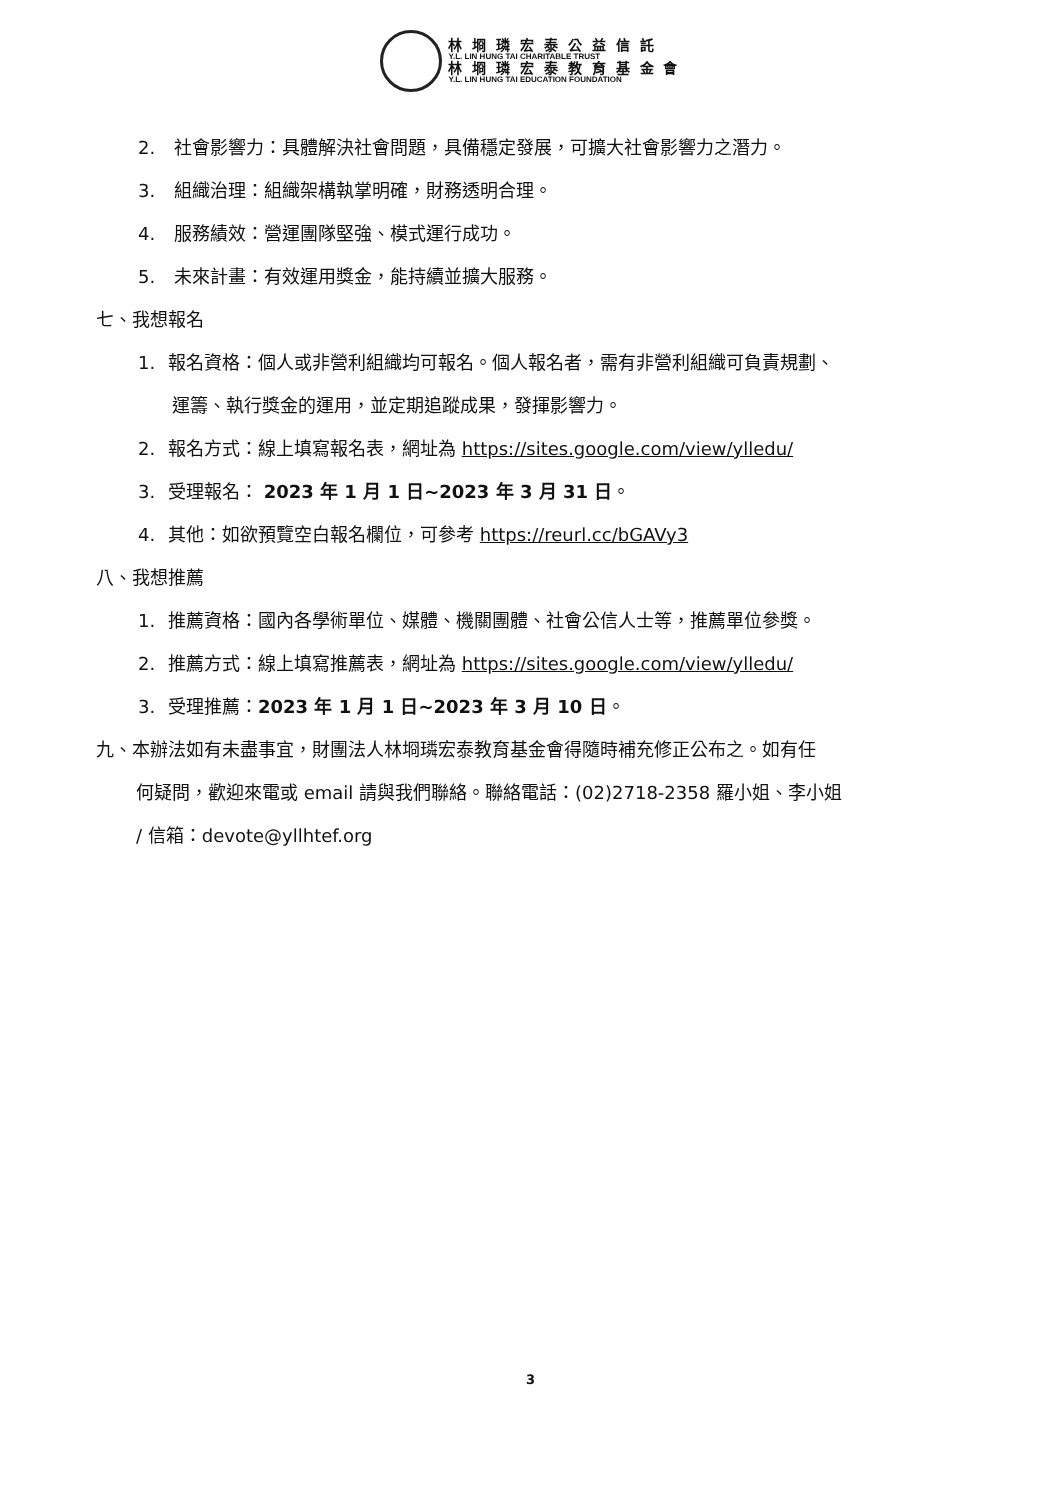林 埛 璘 宏 泰 公 益 信 託
Y.L. LIN HUNG TAI CHARITABLE TRUST
林 埛 璘 宏 泰 教 育 基 金 會
Y.L. LIN HUNG TAI EDUCATION FOUNDATION
2. 社會影響力：具體解決社會問題，具備穩定發展，可擴大社會影響力之潛力。
3. 組織治理：組織架構執掌明確，財務透明合理。
4. 服務績效：營運團隊堅強、模式運行成功。
5. 未來計畫：有效運用獎金，能持續並擴大服務。
七、我想報名
1. 報名資格：個人或非營利組織均可報名。個人報名者，需有非營利組織可負責規劃、
運籌、執行獎金的運用，並定期追蹤成果，發揮影響力。
2. 報名方式：線上填寫報名表，網址為 https://sites.google.com/view/ylledu/
3. 受理報名： 2023 年 1 月 1 日~2023 年 3 月 31 日。
4. 其他：如欲預覽空白報名欄位，可參考 https://reurl.cc/bGAVy3
八、我想推薦
1. 推薦資格：國內各學術單位、媒體、機關團體、社會公信人士等，推薦單位參獎。
2. 推薦方式：線上填寫推薦表，網址為 https://sites.google.com/view/ylledu/
3. 受理推薦：2023 年 1 月 1 日~2023 年 3 月 10 日。
九、本辦法如有未盡事宜，財團法人林埛璘宏泰教育基金會得隨時補充修正公布之。如有任
何疑問，歡迎來電或 email 請與我們聯絡。聯絡電話：(02)2718-2358 羅小姐、李小姐
/ 信箱：devote@yllhtef.org
3